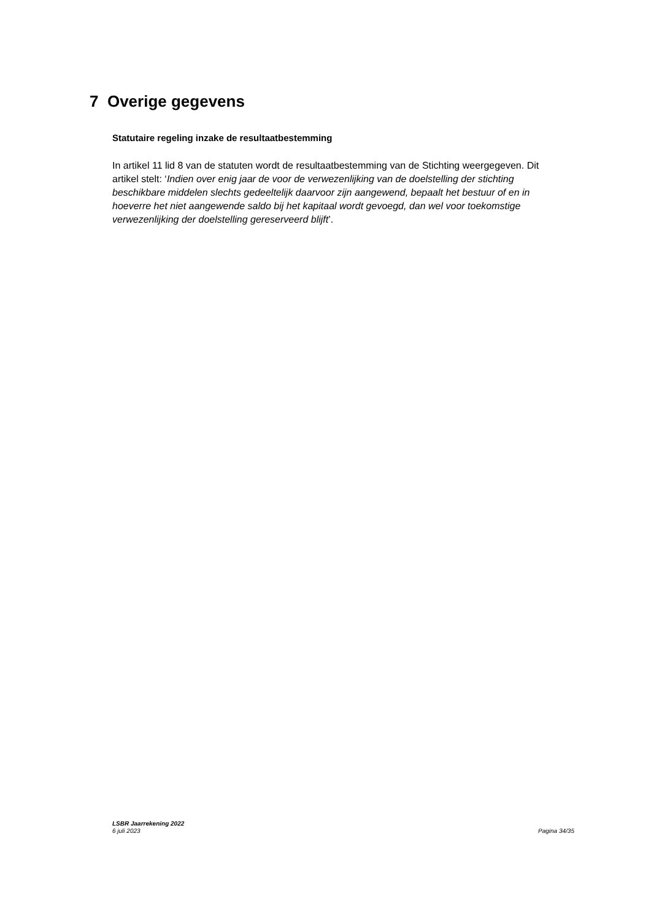7 Overige gegevens
Statutaire regeling inzake de resultaatbestemming
In artikel 11 lid 8 van de statuten wordt de resultaatbestemming van de Stichting weergegeven. Dit artikel stelt: ‘Indien over enig jaar de voor de verwezenlijking van de doelstelling der stichting beschikbare middelen slechts gedeeltelijk daarvoor zijn aangewend, bepaalt het bestuur of en in hoeverre het niet aangewende saldo bij het kapitaal wordt gevoegd, dan wel voor toekomstige verwezenlijking der doelstelling gereserveerd blijft’.
LSBR Jaarrekening 2022
6 juli 2023
Pagina 34/35